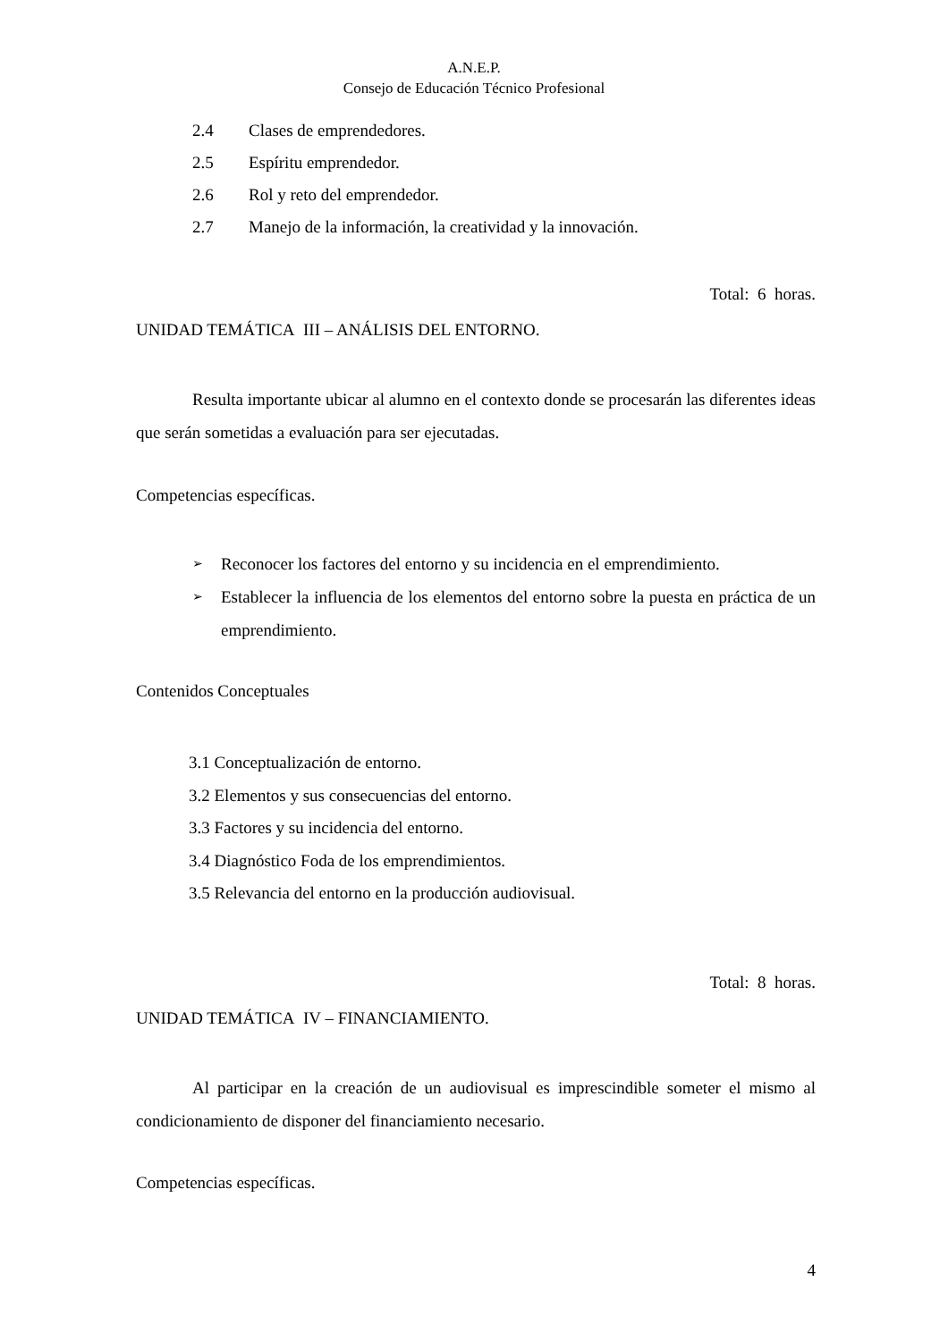A.N.E.P.
Consejo de Educación Técnico Profesional
2.4 Clases de emprendedores.
2.5 Espíritu emprendedor.
2.6 Rol y reto del emprendedor.
2.7 Manejo de la información, la creatividad y la innovación.
Total: 6 horas.
UNIDAD TEMÁTICA III – ANÁLISIS DEL ENTORNO.
Resulta importante ubicar al alumno en el contexto donde se procesarán las diferentes ideas que serán sometidas a evaluación para ser ejecutadas.
Competencias específicas.
➢ Reconocer los factores del entorno y su incidencia en el emprendimiento.
➢ Establecer la influencia de los elementos del entorno sobre la puesta en práctica de un emprendimiento.
Contenidos Conceptuales
3.1 Conceptualización de entorno.
3.2 Elementos y sus consecuencias del entorno.
3.3 Factores y su incidencia del entorno.
3.4 Diagnóstico Foda de los emprendimientos.
3.5 Relevancia del entorno en la producción audiovisual.
Total: 8 horas.
UNIDAD TEMÁTICA IV – FINANCIAMIENTO.
Al participar en la creación de un audiovisual es imprescindible someter el mismo al condicionamiento de disponer del financiamiento necesario.
Competencias específicas.
4